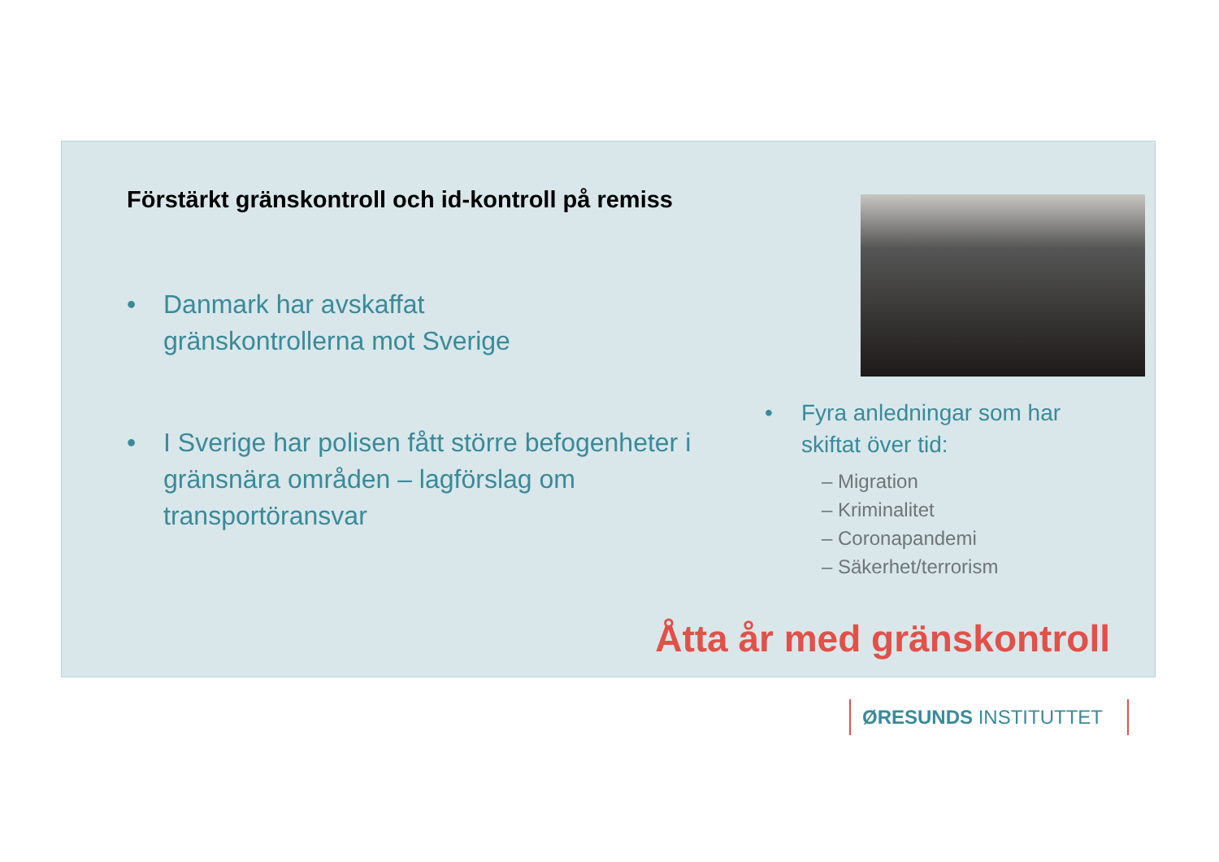Förstärkt gränskontroll och id-kontroll på remiss
• Danmark har avskaffat
gränskontrollerna mot Sverige
• I Sverige har polisen fått större befogenheter i gränsnära områden – lagförslag om transportöransvar
• Fyra anledningar som har skiftat över tid:
– Migration
– Kriminalitet
– Coronapandemi
– Säkerhet/terrorism
Åtta år med gränskontroll
ØRESUNDS INSTITUTTET